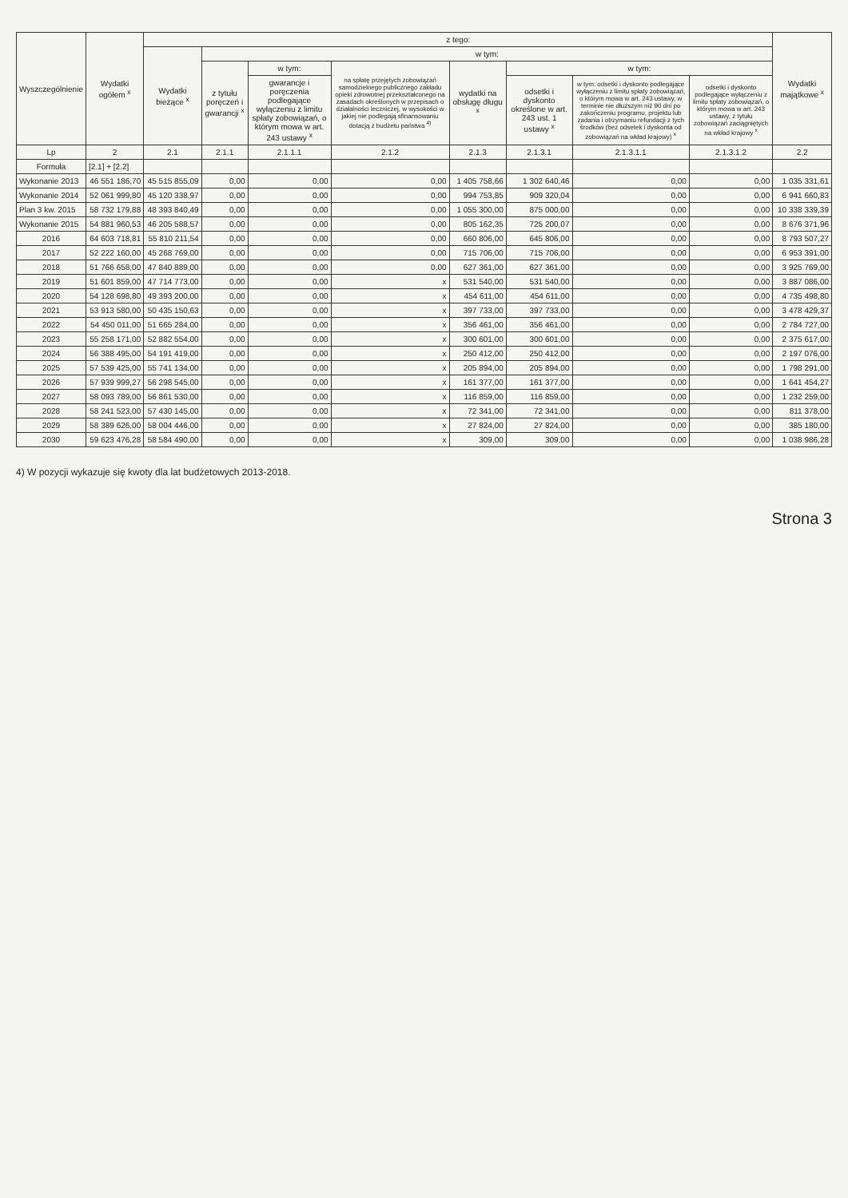| Wyszczególnienie | Wydatki ogółem <sup>x</sup> | z tego: | | | | | | | | Wydatki majątkowe <sup>x</sup> |
| --- | --- | --- | --- | --- | --- | --- | --- | --- | --- | --- |
| | | Wydatki bieżące <sup>x</sup> | w tym: | | | | | | | |
| | | | z tytułu poręczeń i gwarancji <sup>x</sup> | w tym: | na spłatę przejętych zobowiązań samodzielnego publicznego zakładu opieki zdrowotnej przekształconego na zasadach określonych w przepisach o działalności leczniczej, w wysokości w jakiej nie podlegają sfinansowaniu dotacją z budżetu państwa <sup>4)</sup> | wydatki na obsługę długu <sup>x</sup> | w tym: | | | |
| | | | | gwarancje i poręczenia podlegające wyłączeniu z limitu spłaty zobowiązań, o którym mowa w art. 243 ustawy <sup>x</sup> | | | odsetki i dyskonto określone w art. 243 ust. 1 ustawy <sup>x</sup> | w tym: odsetki i dyskonto podlegające wyłączeniu z limitu spłaty zobowiązań, o którym mowa w art. 243 ustawy, w terminie nie dłuższym niż 90 dni po zakończeniu programu, projektu lub zadania i otrzymaniu refundacji z tych środków (bez odsetek i dyskonta od zobowiązań na wkład krajowy) <sup>x</sup> | odsetki i dyskonto podlegające wyłączeniu z limitu spłaty zobowiązań, o którym mowa w art. 243 ustawy, z tytułu zobowiązań zaciągniętych na wkład krajowy <sup>x</sup> | |
| Lp | 2 | 2.1 | 2.1.1 | 2.1.1.1 | 2.1.2 | 2.1.3 | 2.1.3.1 | 2.1.3.1.1 | 2.1.3.1.2 | 2.2 |
| Formuła | [2.1] + [2.2] | | | | | | | | | |
| Wykonanie 2013 | 46 551 186,70 | 45 515 855,09 | 0,00 | 0,00 | 0,00 | 1 405 758,66 | 1 302 640,46 | 0,00 | 0,00 | 1 035 331,61 |
| Wykonanie 2014 | 52 061 999,80 | 45 120 338,97 | 0,00 | 0,00 | 0,00 | 994 753,85 | 909 320,04 | 0,00 | 0,00 | 6 941 660,83 |
| Plan 3 kw. 2015 | 58 732 179,88 | 48 393 840,49 | 0,00 | 0,00 | 0,00 | 1 055 300,00 | 875 000,00 | 0,00 | 0,00 | 10 338 339,39 |
| Wykonanie 2015 | 54 881 960,53 | 46 205 588,57 | 0,00 | 0,00 | 0,00 | 805 162,35 | 725 200,07 | 0,00 | 0,00 | 8 676 371,96 |
| 2016 | 64 603 718,81 | 55 810 211,54 | 0,00 | 0,00 | 0,00 | 660 806,00 | 645 806,00 | 0,00 | 0,00 | 8 793 507,27 |
| 2017 | 52 222 160,00 | 45 268 769,00 | 0,00 | 0,00 | 0,00 | 715 706,00 | 715 706,00 | 0,00 | 0,00 | 6 953 391,00 |
| 2018 | 51 766 658,00 | 47 840 889,00 | 0,00 | 0,00 | 0,00 | 627 361,00 | 627 361,00 | 0,00 | 0,00 | 3 925 769,00 |
| 2019 | 51 601 859,00 | 47 714 773,00 | 0,00 | 0,00 | x | 531 540,00 | 531 540,00 | 0,00 | 0,00 | 3 887 086,00 |
| 2020 | 54 128 698,80 | 49 393 200,00 | 0,00 | 0,00 | x | 454 611,00 | 454 611,00 | 0,00 | 0,00 | 4 735 498,80 |
| 2021 | 53 913 580,00 | 50 435 150,63 | 0,00 | 0,00 | x | 397 733,00 | 397 733,00 | 0,00 | 0,00 | 3 478 429,37 |
| 2022 | 54 450 011,00 | 51 665 284,00 | 0,00 | 0,00 | x | 356 461,00 | 356 461,00 | 0,00 | 0,00 | 2 784 727,00 |
| 2023 | 55 258 171,00 | 52 882 554,00 | 0,00 | 0,00 | x | 300 601,00 | 300 601,00 | 0,00 | 0,00 | 2 375 617,00 |
| 2024 | 56 388 495,00 | 54 191 419,00 | 0,00 | 0,00 | x | 250 412,00 | 250 412,00 | 0,00 | 0,00 | 2 197 076,00 |
| 2025 | 57 539 425,00 | 55 741 134,00 | 0,00 | 0,00 | x | 205 894,00 | 205 894,00 | 0,00 | 0,00 | 1 798 291,00 |
| 2026 | 57 939 999,27 | 56 298 545,00 | 0,00 | 0,00 | x | 161 377,00 | 161 377,00 | 0,00 | 0,00 | 1 641 454,27 |
| 2027 | 58 093 789,00 | 56 861 530,00 | 0,00 | 0,00 | x | 116 859,00 | 116 859,00 | 0,00 | 0,00 | 1 232 259,00 |
| 2028 | 58 241 523,00 | 57 430 145,00 | 0,00 | 0,00 | x | 72 341,00 | 72 341,00 | 0,00 | 0,00 | 811 378,00 |
| 2029 | 58 389 626,00 | 58 004 446,00 | 0,00 | 0,00 | x | 27 824,00 | 27 824,00 | 0,00 | 0,00 | 385 180,00 |
| 2030 | 59 623 476,28 | 58 584 490,00 | 0,00 | 0,00 | x | 309,00 | 309,00 | 0,00 | 0,00 | 1 038 986,28 |
4) W pozycji wykazuje się kwoty dla lat budżetowych 2013-2018.
Strona 3